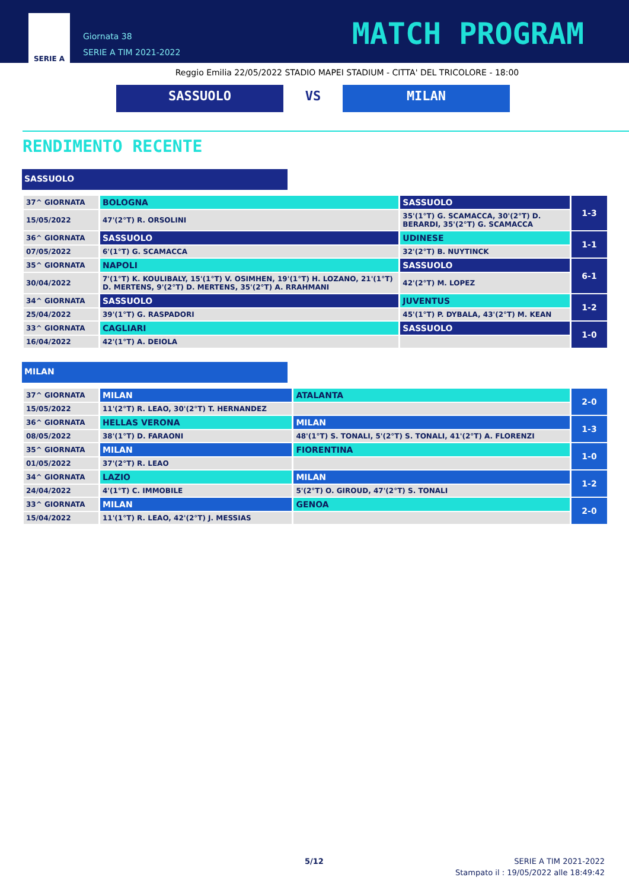SERIE A
Giornata 38
SERIE A TIM 2021-2022
MATCH PROGRAM
Reggio Emilia 22/05/2022 STADIO MAPEI STADIUM - CITTA' DEL TRICOLORE - 18:00
SASSUOLO VS MILAN
RENDIMENTO RECENTE
SASSUOLO
| 37^ GIORNATA | BOLOGNA | SASSUOLO | 1-3 |
| 15/05/2022 | 47'(2°T) R. ORSOLINI | 35'(1°T) G. SCAMACCA, 30'(2°T) D. BERARDI, 35'(2°T) G. SCAMACCA | |
| 36^ GIORNATA | SASSUOLO | UDINESE | 1-1 |
| 07/05/2022 | 6'(1°T) G. SCAMACCA | 32'(2°T) B. NUYTINCK | |
| 35^ GIORNATA | NAPOLI | SASSUOLO | 6-1 |
| 30/04/2022 | 7'(1°T) K. KOULIBALY, 15'(1°T) V. OSIMHEN, 19'(1°T) H. LOZANO, 21'(1°T) D. MERTENS, 9'(2°T) D. MERTENS, 35'(2°T) A. RRAHMANI | 42'(2°T) M. LOPEZ | |
| 34^ GIORNATA | SASSUOLO | JUVENTUS | 1-2 |
| 25/04/2022 | 39'(1°T) G. RASPADORI | 45'(1°T) P. DYBALA, 43'(2°T) M. KEAN | |
| 33^ GIORNATA | CAGLIARI | SASSUOLO | 1-0 |
| 16/04/2022 | 42'(1°T) A. DEIOLA | | |
MILAN
| 37^ GIORNATA | MILAN | ATALANTA | 2-0 |
| 15/05/2022 | 11'(2°T) R. LEAO, 30'(2°T) T. HERNANDEZ | | |
| 36^ GIORNATA | HELLAS VERONA | MILAN | 1-3 |
| 08/05/2022 | 38'(1°T) D. FARAONI | 48'(1°T) S. TONALI, 5'(2°T) S. TONALI, 41'(2°T) A. FLORENZI | |
| 35^ GIORNATA | MILAN | FIORENTINA | 1-0 |
| 01/05/2022 | 37'(2°T) R. LEAO | | |
| 34^ GIORNATA | LAZIO | MILAN | 1-2 |
| 24/04/2022 | 4'(1°T) C. IMMOBILE | 5'(2°T) O. GIROUD, 47'(2°T) S. TONALI | |
| 33^ GIORNATA | MILAN | GENOA | 2-0 |
| 15/04/2022 | 11'(1°T) R. LEAO, 42'(2°T) J. MESSIAS | | |
5/12 SERIE A TIM 2021-2022
Stampato il : 19/05/2022 alle 18:49:42